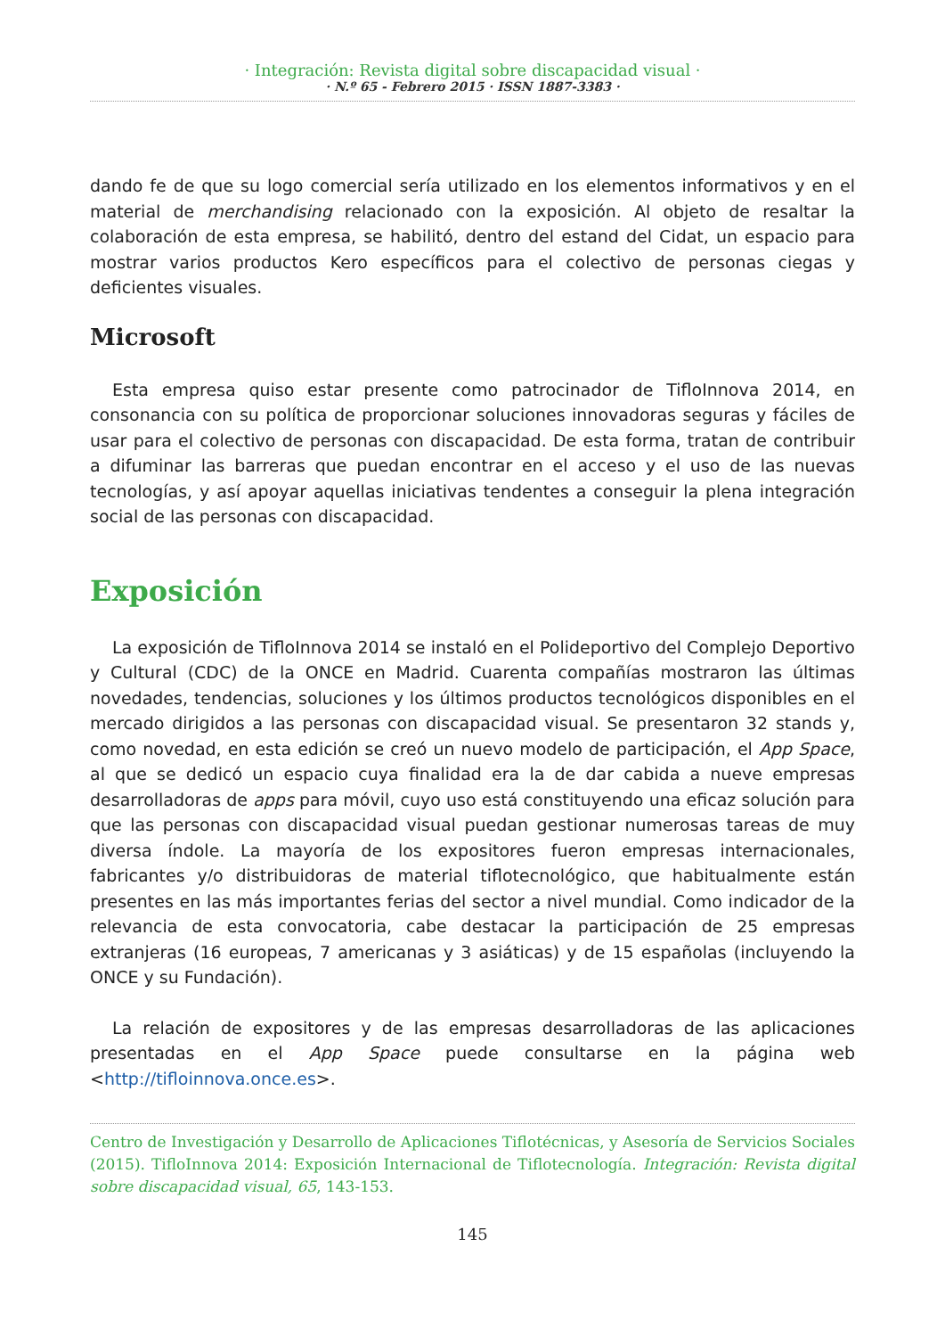· Integración: Revista digital sobre discapacidad visual ·
· N.º 65 - Febrero 2015 · ISSN 1887-3383 ·
dando fe de que su logo comercial sería utilizado en los elementos informativos y en el material de merchandising relacionado con la exposición. Al objeto de resaltar la colaboración de esta empresa, se habilitó, dentro del estand del Cidat, un espacio para mostrar varios productos Kero específicos para el colectivo de personas ciegas y deficientes visuales.
Microsoft
Esta empresa quiso estar presente como patrocinador de TifloInnova 2014, en consonancia con su política de proporcionar soluciones innovadoras seguras y fáciles de usar para el colectivo de personas con discapacidad. De esta forma, tratan de contribuir a difuminar las barreras que puedan encontrar en el acceso y el uso de las nuevas tecnologías, y así apoyar aquellas iniciativas tendentes a conseguir la plena integración social de las personas con discapacidad.
Exposición
La exposición de TifloInnova 2014 se instaló en el Polideportivo del Complejo Deportivo y Cultural (CDC) de la ONCE en Madrid. Cuarenta compañías mostraron las últimas novedades, tendencias, soluciones y los últimos productos tecnológicos disponibles en el mercado dirigidos a las personas con discapacidad visual. Se presentaron 32 stands y, como novedad, en esta edición se creó un nuevo modelo de participación, el App Space, al que se dedicó un espacio cuya finalidad era la de dar cabida a nueve empresas desarrolladoras de apps para móvil, cuyo uso está constituyendo una eficaz solución para que las personas con discapacidad visual puedan gestionar numerosas tareas de muy diversa índole. La mayoría de los expositores fueron empresas internacionales, fabricantes y/o distribuidoras de material tiflotecnológico, que habitualmente están presentes en las más importantes ferias del sector a nivel mundial. Como indicador de la relevancia de esta convocatoria, cabe destacar la participación de 25 empresas extranjeras (16 europeas, 7 americanas y 3 asiáticas) y de 15 españolas (incluyendo la ONCE y su Fundación).
La relación de expositores y de las empresas desarrolladoras de las aplicaciones presentadas en el App Space puede consultarse en la página web <http://tifloinnova.once.es>.
Centro de Investigación y Desarrollo de Aplicaciones Tiflotécnicas, y Asesoría de Servicios Sociales (2015). TifloInnova 2014: Exposición Internacional de Tiflotecnología. Integración: Revista digital sobre discapacidad visual, 65, 143-153.
145